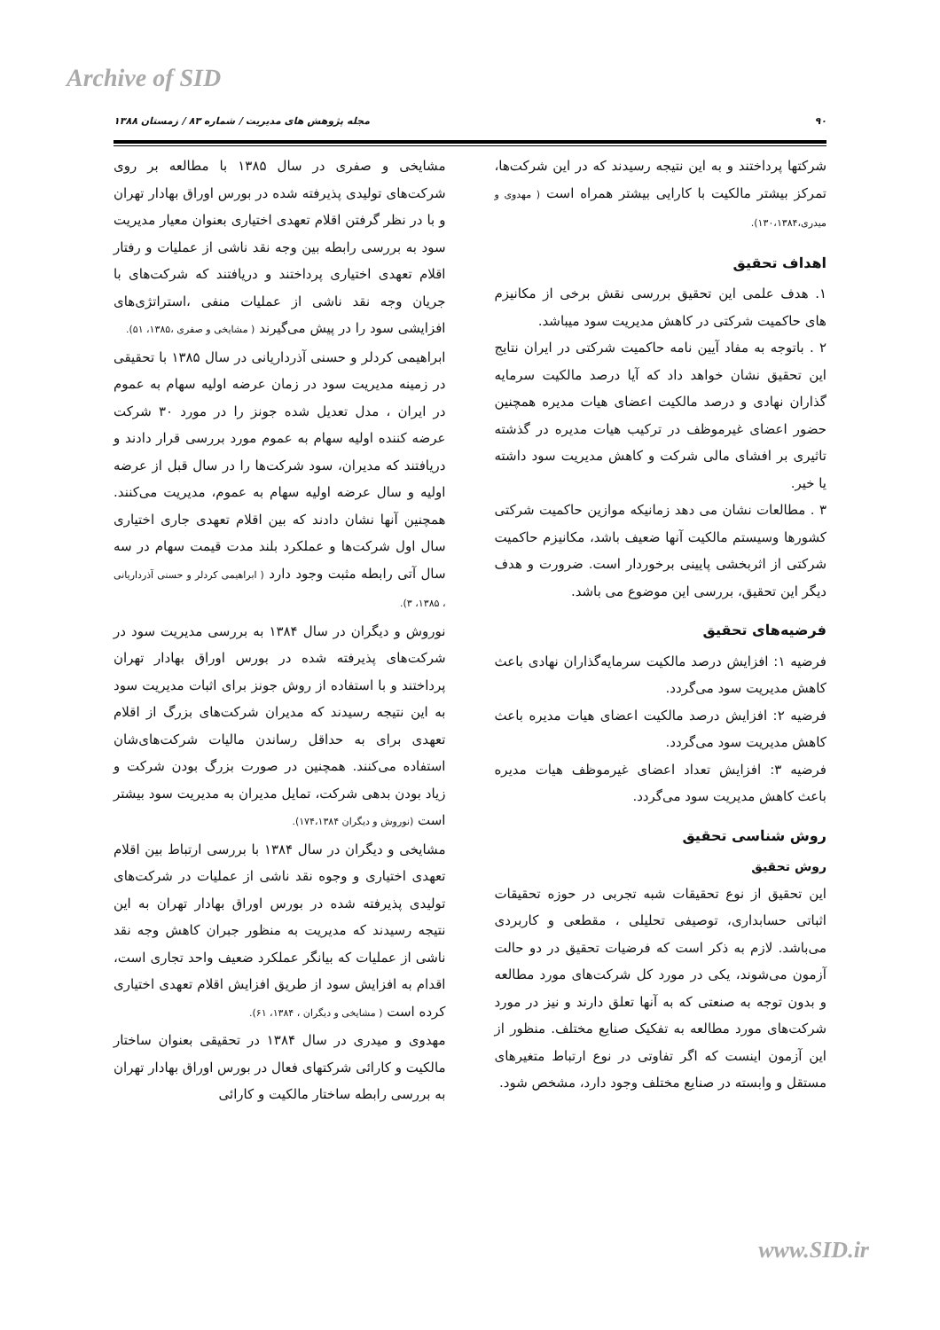Archive of SID
مجله پژوهش های مدیریت / شماره ۸۳ / زمستان ۱۳۸۸ ۹۰
مشایخی و صفری در سال ۱۳۸۵ با مطالعه بر روی شرکت‌های تولیدی پذیرفته شده در بورس اوراق بهادار تهران و با در نظر گرفتن اقلام تعهدی اختیاری بعنوان معیار مدیریت سود به بررسی رابطه بین وجه نقد ناشی از عملیات و رفتار اقلام تعهدی اختیاری پرداختند و دریافتند که شرکت‌های با جریان وجه نقد ناشی از عملیات منفی ،استراتژی‌های افزایشی سود را در پیش می‌گیرند ( مشایخی و صفری ،۱۳۸۵، ۵۱).
ابراهیمی کردلر و حسنی آذرداریانی در سال ۱۳۸۵ با تحقیقی در زمینه مدیریت سود در زمان عرضه اولیه سهام به عموم در ایران ، مدل تعدیل شده جونز را در مورد ۳۰ شرکت عرضه کننده اولیه سهام به عموم مورد بررسی قرار دادند و دریافتند که مدیران، سود شرکت‌ها را در سال قبل از عرضه اولیه و سال عرضه اولیه سهام به عموم، مدیریت می‌کنند. همچنین آنها نشان دادند که بین اقلام تعهدی جاری اختیاری سال اول شرکت‌ها و عملکرد بلند مدت قیمت سهام در سه سال آتی رابطه مثبت وجود دارد ( ابراهیمی کردلر و حسنی آذرداریانی ، ۱۳۸۵، ۳).
نوروش و دیگران در سال ۱۳۸۴ به بررسی مدیریت سود در شرکت‌های پذیرفته شده در بورس اوراق بهادار تهران پرداختند و با استفاده از روش جونز برای اثبات مدیریت سود به این نتیجه رسیدند که مدیران شرکت‌های بزرگ از اقلام تعهدی برای به حداقل رساندن مالیات شرکت‌های‌شان استفاده می‌کنند. همچنین در صورت بزرگ بودن شرکت و زیاد بودن بدهی شرکت، تمایل مدیران به مدیریت سود بیشتر است (نوروش و دیگران ۱۷۴،۱۳۸۴).
مشایخی و دیگران در سال ۱۳۸۴ با بررسی ارتباط بین اقلام تعهدی اختیاری و وجوه نقد ناشی از عملیات در شرکت‌های تولیدی پذیرفته شده در بورس اوراق بهادار تهران به این نتیجه رسیدند که مدیریت به منظور جبران کاهش وجه نقد ناشی از عملیات که بیانگر عملکرد ضعیف واحد تجاری است، اقدام به افزایش سود از طریق افزایش اقلام تعهدی اختیاری کرده است ( مشایخی و دیگران ، ۱۳۸۴، ۶۱).
مهدوی و میدری در سال ۱۳۸۴ در تحقیقی بعنوان ساختار مالکیت و کارائی شرکتهای فعال در بورس اوراق بهادار تهران به بررسی رابطه ساختار مالکیت و کارائی
شرکتها پرداختند و به این نتیجه رسیدند که در این شرکت‌ها، تمرکز بیشتر مالکیت با کارایی بیشتر همراه است ( مهدوی و میدری،۱۳۰،۱۳۸۴).
اهداف تحقیق
۱. هدف علمی این تحقیق بررسی نقش برخی از مکانیزم های حاکمیت شرکتی در کاهش مدیریت سود میباشد.
۲ . باتوجه به مفاد آیین نامه حاکمیت شرکتی در ایران نتایج این تحقیق نشان خواهد داد که آیا درصد مالکیت سرمایه گذاران نهادی و درصد مالکیت اعضای هیات مدیره همچنین حضور اعضای غیرموظف در ترکیب هیات مدیره در گذشته تاثیری بر افشای مالی شرکت و کاهش مدیریت سود داشته یا خیر.
۳ . مطالعات نشان می دهد زمانیکه موازین حاکمیت شرکتی کشورها وسیستم مالکیت آنها ضعیف باشد، مکانیزم حاکمیت شرکتی از اثربخشی پایینی برخوردار است. ضرورت و هدف دیگر این تحقیق، بررسی این موضوع می باشد.
فرضیه‌های تحقیق
فرضیه ۱: افزایش درصد مالکیت سرمایه‌گذاران نهادی باعث کاهش مدیریت سود می‌گردد.
فرضیه ۲: افزایش درصد مالکیت اعضای هیات مدیره باعث کاهش مدیریت سود می‌گردد.
فرضیه ۳: افزایش تعداد اعضای غیرموظف هیات مدیره باعث کاهش مدیریت سود می‌گردد.
روش شناسی تحقیق
روش تحقیق
این تحقیق از نوع تحقیقات شبه تجربی در حوزه تحقیقات اثباتی حسابداری، توصیفی تحلیلی ، مقطعی و کاربردی می‌باشد. لازم به ذکر است که فرضیات تحقیق در دو حالت آزمون می‌شوند، یکی در مورد کل شرکت‌های مورد مطالعه و بدون توجه به صنعتی که به آنها تعلق دارند و نیز در مورد شرکت‌های مورد مطالعه به تفکیک صنایع مختلف. منظور از این آزمون اینست که اگر تفاوتی در نوع ارتباط متغیرهای مستقل و وابسته در صنایع مختلف وجود دارد، مشخص شود.
www.SID.ir